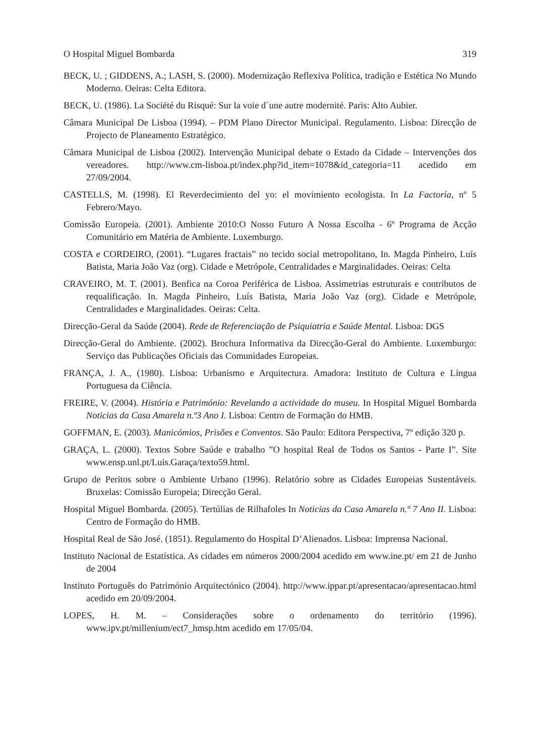O Hospital Miguel Bombarda 319
BECK, U. ; GIDDENS, A.; LASH, S. (2000). Modernização Reflexiva Política, tradição e Estética No Mundo Moderno. Oeiras: Celta Editora.
BECK, U. (1986). La Société du Risqué: Sur la voie d´une autre modernité. Paris: Alto Aubier.
Câmara Municipal De Lisboa (1994). – PDM Plano Director Municipal. Regulamento. Lisboa: Direcção de Projecto de Planeamento Estratégico.
Câmara Municipal de Lisboa (2002). Intervenção Municipal debate o Estado da Cidade – Intervenções dos vereadores. http://www.cm-lisboa.pt/index.php?id_item=1078&id_categoria=11 acedido em 27/09/2004.
CASTELLS, M. (1998). El Reverdecimiento del yo: el movimiento ecologista. In La Factoría, nº 5 Febrero/Mayo.
Comissão Europeia. (2001). Ambiente 2010:O Nosso Futuro A Nossa Escolha - 6º Programa de Acção Comunitário em Matéria de Ambiente. Luxemburgo.
COSTA e CORDEIRO, (2001). “Lugares fractais” no tecido social metropolitano, In. Magda Pinheiro, Luís Batista, Maria João Vaz (org). Cidade e Metrópole, Centralidades e Marginalidades. Oeiras: Celta
CRAVEIRO, M. T. (2001). Benfica na Coroa Periférica de Lisboa. Assimetrias estruturais e contributos de requalificação. In. Magda Pinheiro, Luís Batista, Maria João Vaz (org). Cidade e Metrópole, Centralidades e Marginalidades. Oeiras: Celta.
Direcção-Geral da Saúde (2004). Rede de Referenciação de Psiquiatria e Saúde Mental. Lisboa: DGS
Direcção-Geral do Ambiente. (2002). Brochura Informativa da Direcção-Geral do Ambiente. Luxemburgo: Serviço das Publicações Oficiais das Comunidades Europeias.
FRANÇA, J. A., (1980). Lisboa: Urbanismo e Arquitectura. Amadora: Instituto de Cultura e Língua Portuguesa da Ciência.
FREIRE, V. (2004). História e Património: Revelando a actividade do museu. In Hospital Miguel Bombarda Noticias da Casa Amarela n.º3 Ano I. Lisboa: Centro de Formação do HMB.
GOFFMAN, E. (2003). Manicómios, Prisões e Conventos. São Paulo: Editora Perspectiva, 7º edição 320 p.
GRAÇA, L. (2000). Textos Sobre Saúde e trabalho ”O hospital Real de Todos os Santos - Parte I”. Site www.ensp.unl.pt/Luis.Garaça/texto59.html.
Grupo de Peritos sobre o Ambiente Urbano (1996). Relatório sobre as Cidades Europeias Sustentáveis. Bruxelas: Comissão Europeia; Direcção Geral.
Hospital Miguel Bombarda. (2005). Tertúlias de Rilhafoles In Noticias da Casa Amarela n.º 7 Ano II. Lisboa: Centro de Formação do HMB.
Hospital Real de São José. (1851). Regulamento do Hospital D’Alienados. Lisboa: Imprensa Nacional.
Instituto Nacional de Estatística. As cidades em números 2000/2004 acedido em www.ine.pt/ em 21 de Junho de 2004
Instituto Português do Património Arquitectónico (2004). http://www.ippar.pt/apresentacao/apresentacao.html acedido em 20/09/2004.
LOPES, H. M. – Considerações sobre o ordenamento do território (1996). www.ipv.pt/millenium/ect7_hmsp.htm acedido em 17/05/04.